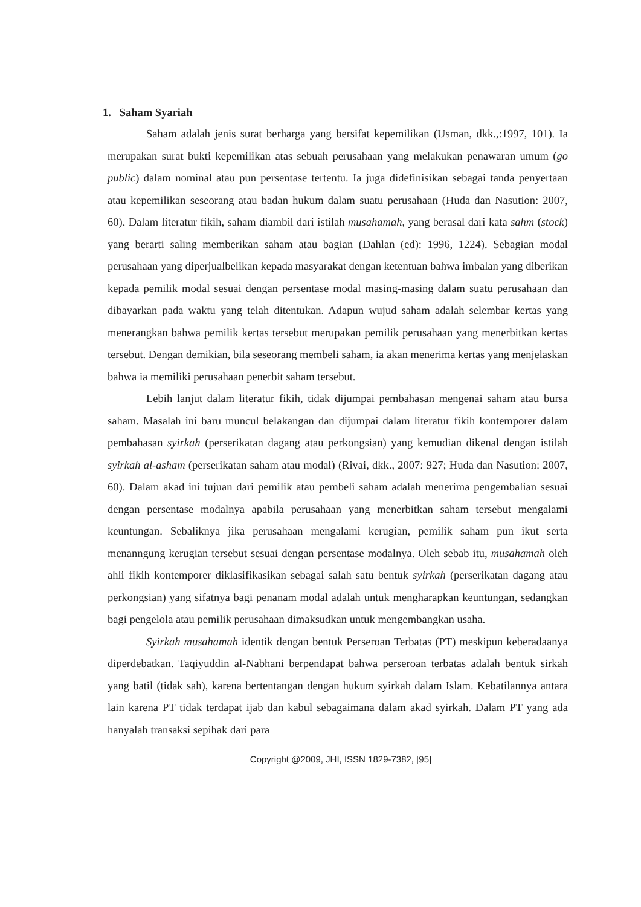1. Saham Syariah
Saham adalah jenis surat berharga yang bersifat kepemilikan (Usman, dkk.,:1997, 101). Ia merupakan surat bukti kepemilikan atas sebuah perusahaan yang melakukan penawaran umum (go public) dalam nominal atau pun persentase tertentu. Ia juga didefinisikan sebagai tanda penyertaan atau kepemilikan seseorang atau badan hukum dalam suatu perusahaan (Huda dan Nasution: 2007, 60). Dalam literatur fikih, saham diambil dari istilah musahamah, yang berasal dari kata sahm (stock) yang berarti saling memberikan saham atau bagian (Dahlan (ed): 1996, 1224). Sebagian modal perusahaan yang diperjualbelikan kepada masyarakat dengan ketentuan bahwa imbalan yang diberikan kepada pemilik modal sesuai dengan persentase modal masing-masing dalam suatu perusahaan dan dibayarkan pada waktu yang telah ditentukan. Adapun wujud saham adalah selembar kertas yang menerangkan bahwa pemilik kertas tersebut merupakan pemilik perusahaan yang menerbitkan kertas tersebut. Dengan demikian, bila seseorang membeli saham, ia akan menerima kertas yang menjelaskan bahwa ia memiliki perusahaan penerbit saham tersebut.
Lebih lanjut dalam literatur fikih, tidak dijumpai pembahasan mengenai saham atau bursa saham. Masalah ini baru muncul belakangan dan dijumpai dalam literatur fikih kontemporer dalam pembahasan syirkah (perserikatan dagang atau perkongsian) yang kemudian dikenal dengan istilah syirkah al-asham (perserikatan saham atau modal) (Rivai, dkk., 2007: 927; Huda dan Nasution: 2007, 60). Dalam akad ini tujuan dari pemilik atau pembeli saham adalah menerima pengembalian sesuai dengan persentase modalnya apabila perusahaan yang menerbitkan saham tersebut mengalami keuntungan. Sebaliknya jika perusahaan mengalami kerugian, pemilik saham pun ikut serta menanngung kerugian tersebut sesuai dengan persentase modalnya. Oleh sebab itu, musahamah oleh ahli fikih kontemporer diklasifikasikan sebagai salah satu bentuk syirkah (perserikatan dagang atau perkongsian) yang sifatnya bagi penanam modal adalah untuk mengharapkan keuntungan, sedangkan bagi pengelola atau pemilik perusahaan dimaksudkan untuk mengembangkan usaha.
Syirkah musahamah identik dengan bentuk Perseroan Terbatas (PT) meskipun keberadaanya diperdebatkan. Taqiyuddin al-Nabhani berpendapat bahwa perseroan terbatas adalah bentuk sirkah yang batil (tidak sah), karena bertentangan dengan hukum syirkah dalam Islam. Kebatilannya antara lain karena PT tidak terdapat ijab dan kabul sebagaimana dalam akad syirkah. Dalam PT yang ada hanyalah transaksi sepihak dari para
Copyright @2009, JHI, ISSN 1829-7382, [95]